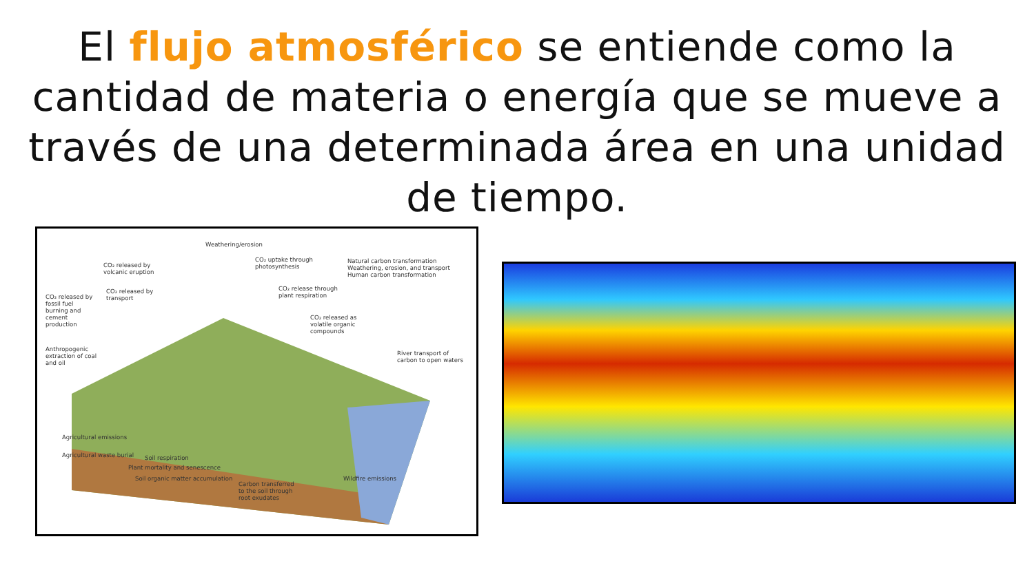El flujo atmosférico se entiende como la cantidad de materia o energía que se mueve a través de una determinada área en una unidad de tiempo.
Weathering/erosion
CO₂ released by
volcanic eruption
CO₂ uptake through
photosynthesis
Natural carbon transformation
Weathering, erosion, and transport
Human carbon transformation
CO₂ released by
fossil fuel
burning and
cement
production
CO₂ released by
transport
CO₂ release through
plant respiration
CO₂ released as
volatile organic
compounds
Anthropogenic
extraction of coal
and oil
River transport of
carbon to open waters
Agricultural emissions
Agricultural waste burial Soil respiration
Plant mortality and senescence
Soil organic matter accumulation
Carbon transferred
to the soil through
root exudates
Wildfire emissions